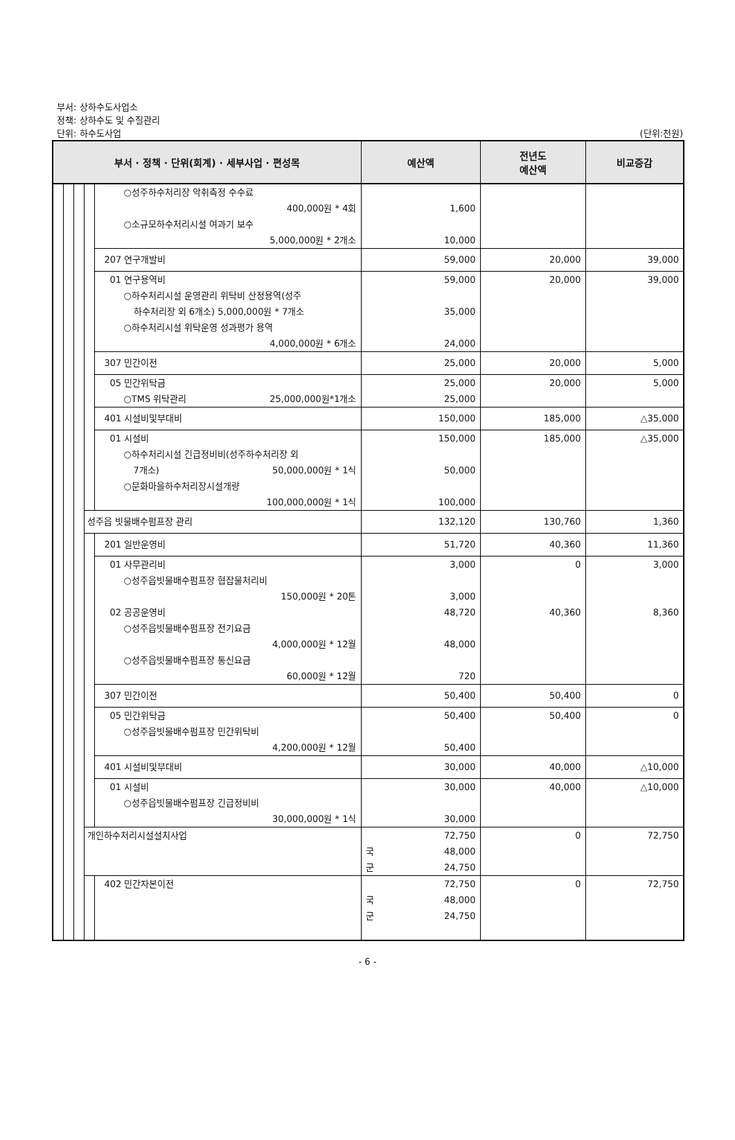부서: 상하수도사업소
정책: 상하수도 및 수질관리
단위: 하수도사업 (단위:천원)
| 부서 · 정책 · 단위(회계) · 세부사업 · 편성목 | | | | | 예산액 | 전년도 예산액 | 비교증감 |
| --- | --- | --- | --- | --- | --- | --- | --- |
| | | | | ○성주하수처리장 악취측정 수수료 400,000원 * 4회 ○소규모하수처리시설 여과기 보수 5,000,000원 * 2개소 | 1,600 10,000 | | |
| | | | | 207 연구개발비 | 59,000 | 20,000 | 39,000 |
| | | | | 01 연구용역비 ○하수처리시설 운영관리 위탁비 산정용역(성주 하수처리장 외 6개소) 5,000,000원 * 7개소 ○하수처리시설 위탁운영 성과평가 용역 4,000,000원 * 6개소 | 59,000 35,000 24,000 | 20,000 | 39,000 |
| | | | | 307 민간이전 | 25,000 | 20,000 | 5,000 |
| | | | | 05 민간위탁금 ○TMS 위탁관리 25,000,000원*1개소 | 25,000 25,000 | 20,000 | 5,000 |
| | | | | 401 시설비및부대비 | 150,000 | 185,000 | △35,000 |
| | | | | 01 시설비 ○하수처리시설 긴급정비비(성주하수처리장 외 7개소) 50,000,000원 * 1식 ○문화마을하수처리장시설개량 100,000,000원 * 1식 | 150,000 50,000 100,000 | 185,000 | △35,000 |
| | | | 성주읍 빗물배수펌프장 관리 | | 132,120 | 130,760 | 1,360 |
| | | | | 201 일반운영비 | 51,720 | 40,360 | 11,360 |
| | | | | 01 사무관리비 ○성주읍빗물배수펌프장 협잡물처리비 150,000원 * 20톤 02 공공운영비 ○성주읍빗물배수펌프장 전기요금 4,000,000원 * 12월 ○성주읍빗물배수펌프장 통신요금 60,000원 * 12월 | 3,000 3,000 48,720 48,000 720 | 0 40,360 | 3,000 8,360 |
| | | | | 307 민간이전 | 50,400 | 50,400 | 0 |
| | | | | 05 민간위탁금 ○성주읍빗물배수펌프장 민간위탁비 4,200,000원 * 12월 | 50,400 50,400 | 50,400 | 0 |
| | | | | 401 시설비및부대비 | 30,000 | 40,000 | △10,000 |
| | | | | 01 시설비 ○성주읍빗물배수펌프장 긴급정비비 30,000,000원 * 1식 | 30,000 30,000 | 40,000 | △10,000 |
| | | | 개인하수처리시설설치사업 | | 72,750 국 48,000 군 24,750 | 0 | 72,750 |
| | | | | 402 민간자본이전 | 72,750 국 48,000 군 24,750 | 0 | 72,750 |
- 6 -